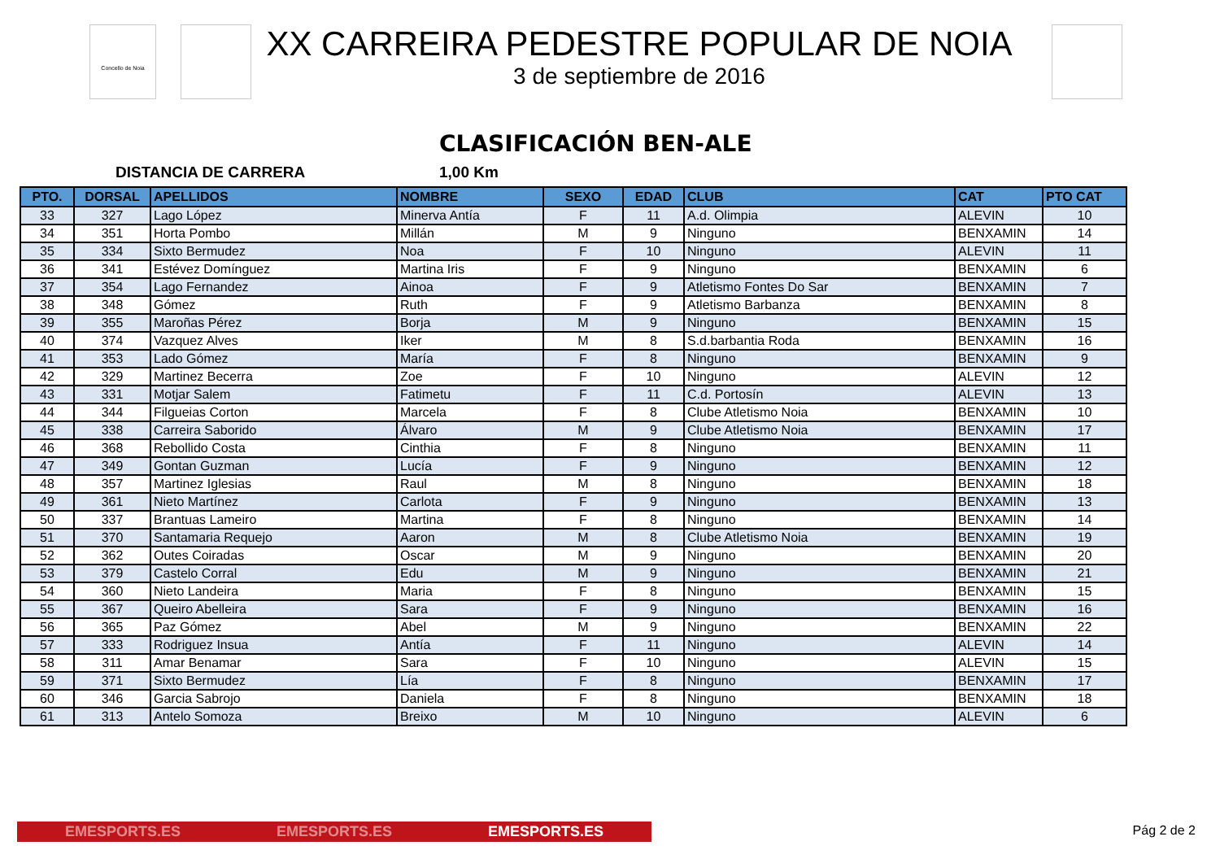Concello de Noia
XX CARREIRA PEDESTRE POPULAR DE NOIA
3 de septiembre de 2016
CLASIFICACIÓN BEN-ALE
DISTANCIA DE CARRERA 1,00 Km
| PTO. | DORSAL | APELLIDOS | NOMBRE | SEXO | EDAD | CLUB | CAT | PTO CAT |
| --- | --- | --- | --- | --- | --- | --- | --- | --- |
| 33 | 327 | Lago López | Minerva Antía | F | 11 | A.d. Olimpia | ALEVIN | 10 |
| 34 | 351 | Horta Pombo | Millán | M | 9 | Ninguno | BENXAMIN | 14 |
| 35 | 334 | Sixto Bermudez | Noa | F | 10 | Ninguno | ALEVIN | 11 |
| 36 | 341 | Estévez Domínguez | Martina Iris | F | 9 | Ninguno | BENXAMIN | 6 |
| 37 | 354 | Lago Fernandez | Ainoa | F | 9 | Atletismo Fontes Do Sar | BENXAMIN | 7 |
| 38 | 348 | Gómez | Ruth | F | 9 | Atletismo Barbanza | BENXAMIN | 8 |
| 39 | 355 | Maroñas Pérez | Borja | M | 9 | Ninguno | BENXAMIN | 15 |
| 40 | 374 | Vazquez Alves | Iker | M | 8 | S.d.barbantia Roda | BENXAMIN | 16 |
| 41 | 353 | Lado Gómez | María | F | 8 | Ninguno | BENXAMIN | 9 |
| 42 | 329 | Martinez Becerra | Zoe | F | 10 | Ninguno | ALEVIN | 12 |
| 43 | 331 | Motjar Salem | Fatimetu | F | 11 | C.d. Portosín | ALEVIN | 13 |
| 44 | 344 | Filgueias Corton | Marcela | F | 8 | Clube Atletismo Noia | BENXAMIN | 10 |
| 45 | 338 | Carreira Saborido | Álvaro | M | 9 | Clube Atletismo Noia | BENXAMIN | 17 |
| 46 | 368 | Rebollido Costa | Cinthia | F | 8 | Ninguno | BENXAMIN | 11 |
| 47 | 349 | Gontan Guzman | Lucía | F | 9 | Ninguno | BENXAMIN | 12 |
| 48 | 357 | Martinez Iglesias | Raul | M | 8 | Ninguno | BENXAMIN | 18 |
| 49 | 361 | Nieto Martínez | Carlota | F | 9 | Ninguno | BENXAMIN | 13 |
| 50 | 337 | Brantuas Lameiro | Martina | F | 8 | Ninguno | BENXAMIN | 14 |
| 51 | 370 | Santamaria Requejo | Aaron | M | 8 | Clube Atletismo Noia | BENXAMIN | 19 |
| 52 | 362 | Outes Coiradas | Oscar | M | 9 | Ninguno | BENXAMIN | 20 |
| 53 | 379 | Castelo Corral | Edu | M | 9 | Ninguno | BENXAMIN | 21 |
| 54 | 360 | Nieto Landeira | Maria | F | 8 | Ninguno | BENXAMIN | 15 |
| 55 | 367 | Queiro Abelleira | Sara | F | 9 | Ninguno | BENXAMIN | 16 |
| 56 | 365 | Paz Gómez | Abel | M | 9 | Ninguno | BENXAMIN | 22 |
| 57 | 333 | Rodriguez Insua | Antía | F | 11 | Ninguno | ALEVIN | 14 |
| 58 | 311 | Amar Benamar | Sara | F | 10 | Ninguno | ALEVIN | 15 |
| 59 | 371 | Sixto Bermudez | Lía | F | 8 | Ninguno | BENXAMIN | 17 |
| 60 | 346 | Garcia Sabrojo | Daniela | F | 8 | Ninguno | BENXAMIN | 18 |
| 61 | 313 | Antelo Somoza | Breixo | M | 10 | Ninguno | ALEVIN | 6 |
EMESPORTS.ES EMESPORTS.ES EMESPORTS.ES Pág 2 de 2